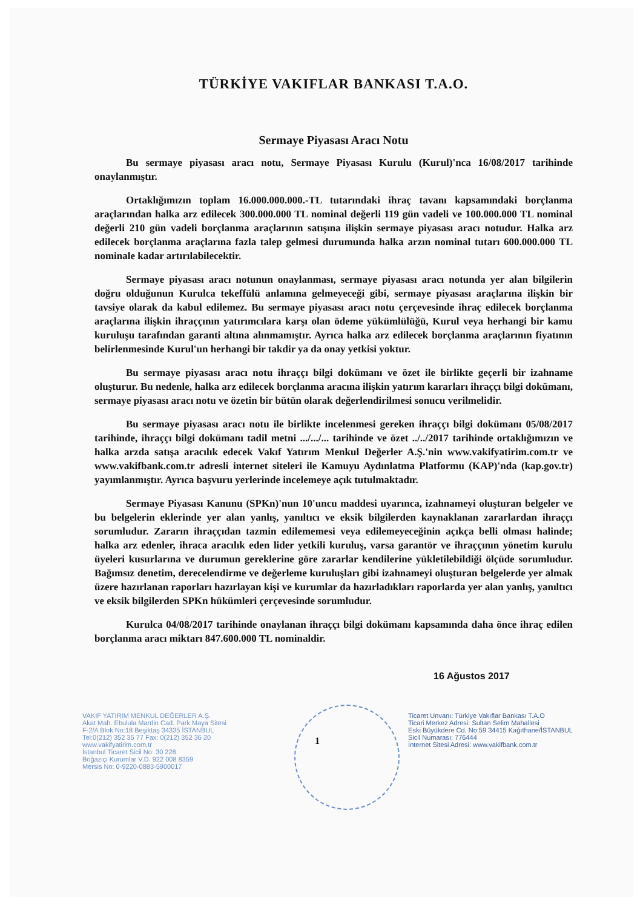TÜRKİYE VAKIFLAR BANKASI T.A.O.
Sermaye Piyasası Aracı Notu
Bu sermaye piyasası aracı notu, Sermaye Piyasası Kurulu (Kurul)'nca 16/08/2017 tarihinde onaylanmıştır.
Ortaklığımızın toplam 16.000.000.000.-TL tutarındaki ihraç tavanı kapsamındaki borçlanma araçlarından halka arz edilecek 300.000.000 TL nominal değerli 119 gün vadeli ve 100.000.000 TL nominal değerli 210 gün vadeli borçlanma araçlarının satışına ilişkin sermaye piyasası aracı notudur. Halka arz edilecek borçlanma araçlarına fazla talep gelmesi durumunda halka arzın nominal tutarı 600.000.000 TL nominale kadar artırılabilecektir.
Sermaye piyasası aracı notunun onaylanması, sermaye piyasası aracı notunda yer alan bilgilerin doğru olduğunun Kurulca tekeffülü anlamına gelmeyeceği gibi, sermaye piyasası araçlarına ilişkin bir tavsiye olarak da kabul edilemez. Bu sermaye piyasası aracı notu çerçevesinde ihraç edilecek borçlanma araçlarına ilişkin ihraççının yatırımcılara karşı olan ödeme yükümlülüğü, Kurul veya herhangi bir kamu kuruluşu tarafından garanti altına alınmamıştır. Ayrıca halka arz edilecek borçlanma araçlarının fiyatının belirlenmesinde Kurul'un herhangi bir takdir ya da onay yetkisi yoktur.
Bu sermaye piyasası aracı notu ihraççı bilgi dokümanı ve özet ile birlikte geçerli bir izahname oluşturur. Bu nedenle, halka arz edilecek borçlanma aracına ilişkin yatırım kararları ihraççı bilgi dokümanı, sermaye piyasası aracı notu ve özetin bir bütün olarak değerlendirilmesi sonucu verilmelidir.
Bu sermaye piyasası aracı notu ile birlikte incelenmesi gereken ihraççı bilgi dokümanı 05/08/2017 tarihinde, ihraççı bilgi dokümanı tadil metni .../.../... tarihinde ve özet ../../2017 tarihinde ortaklığımızın ve halka arzda satışa aracılık edecek Vakıf Yatırım Menkul Değerler A.Ş.'nin www.vakifyatirim.com.tr ve www.vakifbank.com.tr adresli internet siteleri ile Kamuyu Aydınlatma Platformu (KAP)'nda (kap.gov.tr) yayımlanmıştır. Ayrıca başvuru yerlerinde incelemeye açık tutulmaktadır.
Sermaye Piyasası Kanunu (SPKn)'nun 10'uncu maddesi uyarınca, izahnameyi oluşturan belgeler ve bu belgelerin eklerinde yer alan yanlış, yanıltıcı ve eksik bilgilerden kaynaklanan zararlardan ihraççı sorumludur. Zararın ihraççıdan tazmin edilememesi veya edilemeyeceğinin açıkça belli olması halinde; halka arz edenler, ihraca aracılık eden lider yetkili kuruluş, varsa garantör ve ihraççının yönetim kurulu üyeleri kusurlarına ve durumun gereklerine göre zararlar kendilerine yükletilebildiği ölçüde sorumludur. Bağımsız denetim, derecelendirme ve değerleme kuruluşları gibi izahnameyi oluşturan belgelerde yer almak üzere hazırlanan raporları hazırlayan kişi ve kurumlar da hazırladıkları raporlarda yer alan yanlış, yanıltıcı ve eksik bilgilerden SPKn hükümleri çerçevesinde sorumludur.
Kurulca 04/08/2017 tarihinde onaylanan ihraççı bilgi dokümanı kapsamında daha önce ihraç edilen borçlanma aracı miktarı 847.600.000 TL nominaldir.
16 Ağustos 2017
VAKIF YATIRIM MENKUL DEĞERLER A.Ş.
Akat Mah. Ebulula Mardin Cad. Park Maya Sitesi
F-2/A Blok No:18 Beşiktaş 34335 İSTANBUL
Tel:0(212) 352 35 77 Fax: 0(212) 352 36 20
www.vakifyatirim.com.tr
İstanbul Ticaret Sicil No: 30 228
Boğaziçi Kurumlar V.D. 922 008 8359
Mersis No: 0-9220-0883-5900017
1
Ticaret Unvanı: Türkiye Vakıflar Bankası T.A.O
Ticari Merkez Adresi: Sultan Selim Mahallesi
Eski Büyükdere Cd. No:59 34415 Kağıthane/İSTANBUL
Sicil Numarası: 776444
İnternet Sitesi Adresi: www.vakifbank.com.tr